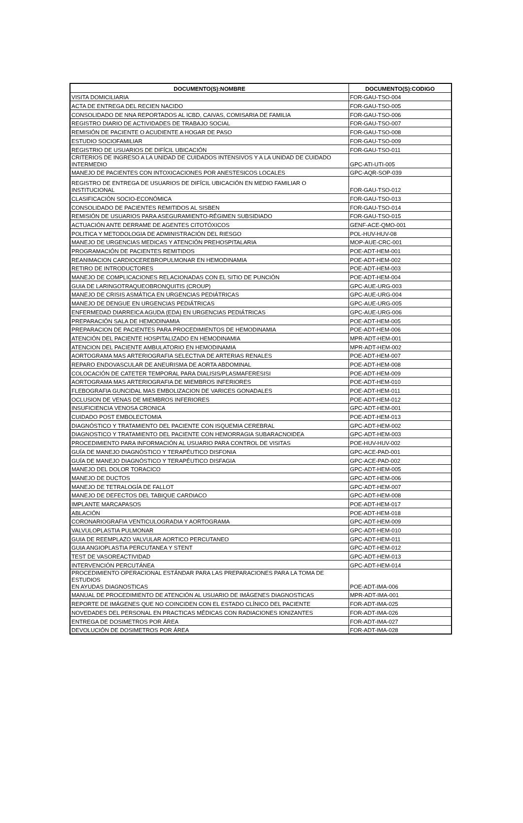| DOCUMENTO(S):NOMBRE | DOCUMENTO(S):CODIGO |
| --- | --- |
| VISITA DOMICILIARIA | FOR-GAU-TSO-004 |
| ACTA DE ENTREGA DEL RECIEN NACIDO | FOR-GAU-TSO-005 |
| CONSOLIDADO DE NNA REPORTADOS AL ICBD, CAIVAS, COMISARIA DE FAMILIA | FOR-GAU-TSO-006 |
| REGISTRO DIARIO DE ACTIVIDADES DE TRABAJO SOCIAL | FOR-GAU-TSO-007 |
| REMISIÓN DE PACIENTE O ACUDIENTE A HOGAR DE PASO | FOR-GAU-TSO-008 |
| ESTUDIO SOCIOFAMILIAR | FOR-GAU-TSO-009 |
| REGISTRIO DE USUARIOS DE DIFÍCIL UBICACIÓN | FOR-GAU-TSO-011 |
| CRITERIOS DE INGRESO A LA UNIDAD DE CUIDADOS INTENSIVOS Y A LA UNIDAD DE CUIDADO INTERMEDIO | GPC-ATI-UTI-005 |
| MANEJO DE PACIENTES CON INTOXICACIONES POR ANESTESICOS LOCALES | GPC-AQR-SOP-039 |
| REGISTRO DE ENTREGA DE USUARIOS DE DIFÍCIL UBICACIÓN EN MEDIO FAMILIAR O INSTITUCIONAL | FOR-GAU-TSO-012 |
| CLASIFICACIÓN SOCIO-ECONÓMICA | FOR-GAU-TSO-013 |
| CONSOLIDADO DE PACIENTES REMITIDOS AL SISBEN | FOR-GAU-TSO-014 |
| REMISIÓN DE USUARIOS PARA ASEGURAMIENTO-RÉGIMEN SUBSIDIADO | FOR-GAU-TSO-015 |
| ACTUACIÓN ANTE DERRAME DE AGENTES CITOTÓXICOS | GENF-ACE-QMO-001 |
| POLITICA Y METODOLOGIA DE ADMINISTRACIÓN DEL RIESGO | POL-HUV-HUV-08 |
| MANEJO DE URGENCIAS MEDICAS Y ATENCIÓN PREHOSPITALARIA | MOP-AUE-CRC-001 |
| PROGRAMACIÓN DE PACIENTES REMITIDOS | POE-ADT-HEM-001 |
| REANIMACION CARDIOCEREBROPULMONAR EN HEMODINAMIA | POE-ADT-HEM-002 |
| RETIRO DE INTRODUCTORES | POE-ADT-HEM-003 |
| MANEJO DE COMPLICACIONES RELACIONADAS CON EL SITIO DE PUNCIÓN | POE-ADT-HEM-004 |
| GUIA DE LARINGOTRAQUEOBRONQUITIS (CROUP) | GPC-AUE-URG-003 |
| MANEJO DE CRISIS ASMÁTICA EN URGENCIAS PEDIÁTRICAS | GPC-AUE-URG-004 |
| MANEJO DE DENGUE EN URGENCIAS PEDIÁTRICAS | GPC-AUE-URG-005 |
| ENFERMEDAD DIARREICA AGUDA (EDA) EN URGENCIAS PEDIÁTRICAS | GPC-AUE-URG-006 |
| PREPARACIÓN SALA DE HEMODINAMIA | POE-ADT-HEM-005 |
| PREPARACION DE PACIENTES PARA PROCEDIMIENTOS DE HEMODINAMIA | POE-ADT-HEM-006 |
| ATENCIÓN DEL PACIENTE HOSPITALIZADO EN HEMODINAMIA | MPR-ADT-HEM-001 |
| ATENCION DEL PACIENTE AMBULATORIO EN HEMODINAMIA | MPR-ADT-HEM-002 |
| AORTOGRAMA MAS ARTERIOGRAFIA SELECTIVA DE ARTERIAS RENALES | POE-ADT-HEM-007 |
| REPARO ENDOVASCULAR DE ANEURISMA DE AORTA ABDOMINAL | POE-ADT-HEM-008 |
| COLOCACIÓN DE CATETER TEMPORAL PARA DIALISIS/PLASMAFERESISI | POE-ADT-HEM-009 |
| AORTOGRAMA MAS ARTERIOGRAFIA DE MIEMBROS INFERIORES | POE-ADT-HEM-010 |
| FLEBOGRAFIA GUNCIDAL MAS EMBOLIZACION DE VARICES GONADALES | POE-ADT-HEM-011 |
| OCLUSION DE VENAS DE MIEMBROS INFERIORES | POE-ADT-HEM-012 |
| INSUFICIENCIA VENOSA CRONICA | GPC-ADT-HEM-001 |
| CUIDADO POST EMBOLECTOMIA | POE-ADT-HEM-013 |
| DIAGNÓSTICO Y TRATAMIENTO DEL PACIENTE CON ISQUEMIA CEREBRAL | GPC-ADT-HEM-002 |
| DIAGNOSTICO Y TRATAMIENTO DEL PACIENTE CON HEMORRAGIA SUBARACNOIDEA | GPC-ADT-HEM-003 |
| PROCEDIMIENTO PARA INFORMACIÓN AL USUARIO PARA CONTROL DE VISITAS | POE-HUV-HUV-002 |
| GUÍA DE MANEJO DIAGNÓSTICO Y TERAPÉUTICO DISFONIA | GPC-ACE-PAD-001 |
| GUÍA DE MANEJO DIAGNÓSTICO Y TERAPÉUTICO DISFAGIA | GPC-ACE-PAD-002 |
| MANEJO DEL DOLOR TORACICO | GPC-ADT-HEM-005 |
| MANEJO DE DUCTOS | GPC-ADT-HEM-006 |
| MANEJO DE TETRALOGÍA DE FALLOT | GPC-ADT-HEM-007 |
| MANEJO DE DEFECTOS DEL TABIQUE CARDIACO | GPC-ADT-HEM-008 |
| IMPLANTE MARCAPASOS | POE-ADT-HEM-017 |
| ABLACIÓN | POE-ADT-HEM-018 |
| CORONARIOGRAFIA VENTICULOGRADIA Y AORTOGRAMA | GPC-ADT-HEM-009 |
| VALVULOPLASTIA PULMONAR | GPC-ADT-HEM-010 |
| GUIA DE REEMPLAZO VALVULAR AORTICO PERCUTANEO | GPC-ADT-HEM-011 |
| GUIA ANGIOPLASTIA PERCUTANEA Y STENT | GPC-ADT-HEM-012 |
| TEST DE VASOREACTIVIDAD | GPC-ADT-HEM-013 |
| INTERVENCIÓN PERCUTÁNEA | GPC-ADT-HEM-014 |
| PROCEDIMIENTO OPERACIONAL ESTÁNDAR PARA LAS PREPARACIONES PARA LA TOMA DE ESTUDIOS EN AYUDAS DIAGNOSTICAS | POE-ADT-IMA-006 |
| MANUAL DE PROCEDIMIENTO DE ATENCIÓN AL USUARIO DE IMÁGENES DIAGNOSTICAS | MPR-ADT-IMA-001 |
| REPORTE DE IMÁGENES QUE NO COINCIDEN CON EL ESTADO CLÍNICO DEL PACIENTE | FOR-ADT-IMA-025 |
| NOVEDADES DEL PERSONAL EN PRACTICAS MÉDICAS CON RADIACIONES IONIZANTES | FOR-ADT-IMA-026 |
| ENTREGA DE DOSIMETROS POR ÁREA | FOR-ADT-IMA-027 |
| DEVOLUCIÓN DE DOSIMETROS POR ÁREA | FOR-ADT-IMA-028 |